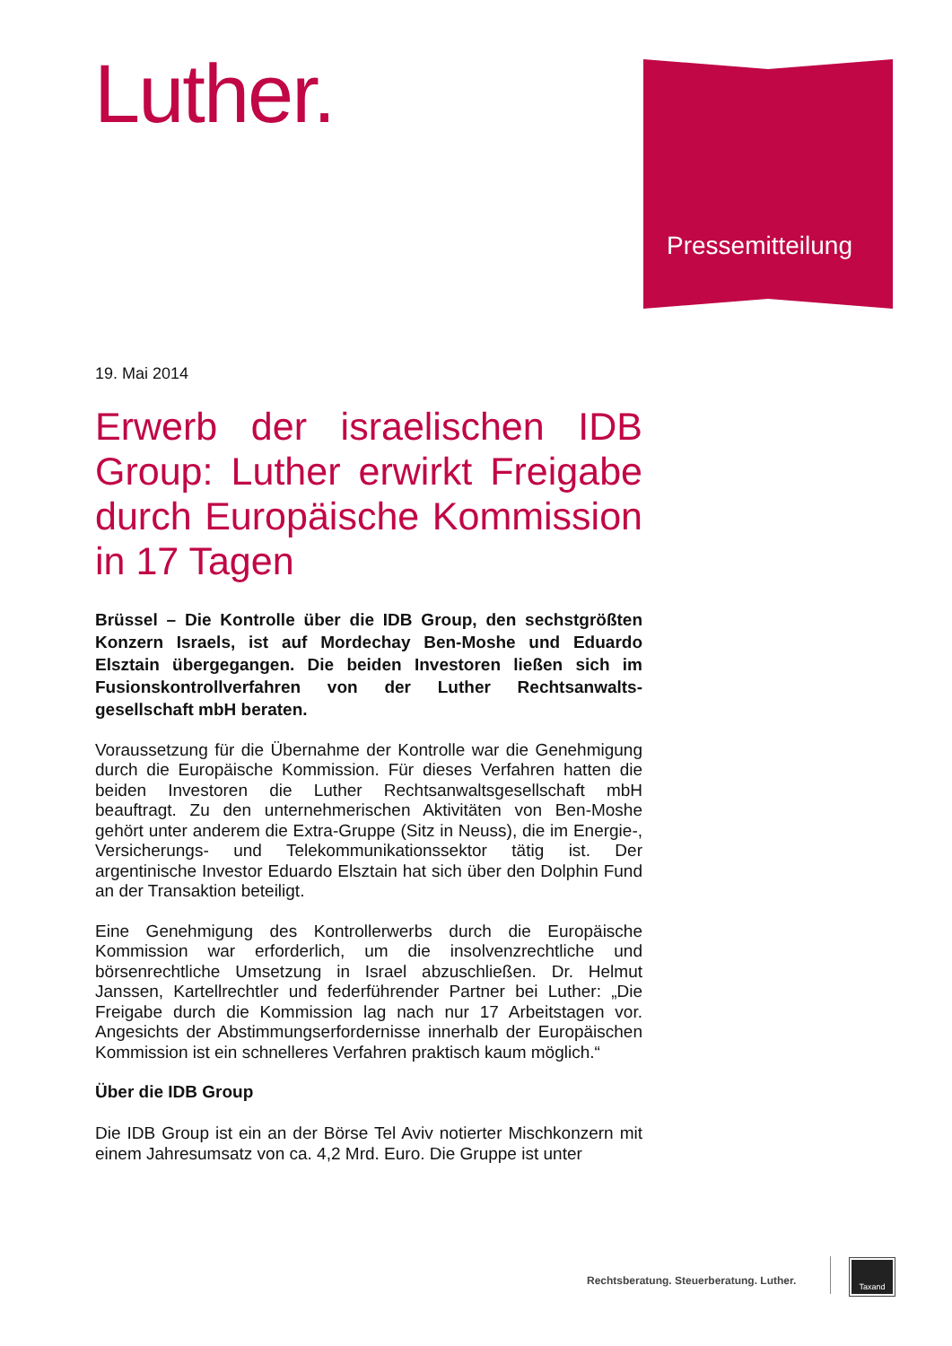Luther. Pressemitteilung
19. Mai 2014
Erwerb der israelischen IDB Group: Luther erwirkt Freigabe durch Europäische Kommission in 17 Tagen
Brüssel – Die Kontrolle über die IDB Group, den sechstgrößten Konzern Israels, ist auf Mordechay Ben-Moshe und Eduardo Elsztain übergegangen. Die beiden Investoren ließen sich im Fusionskontrollverfahren von der Luther Rechtsanwalts-gesellschaft mbH beraten.
Voraussetzung für die Übernahme der Kontrolle war die Genehmigung durch die Europäische Kommission. Für dieses Verfahren hatten die beiden Investoren die Luther Rechtsanwaltsgesellschaft mbH beauftragt. Zu den unternehmerischen Aktivitäten von Ben-Moshe gehört unter anderem die Extra-Gruppe (Sitz in Neuss), die im Energie-, Versicherungs- und Telekommunikationssektor tätig ist. Der argentinische Investor Eduardo Elsztain hat sich über den Dolphin Fund an der Transaktion beteiligt.
Eine Genehmigung des Kontrollerwerbs durch die Europäische Kommission war erforderlich, um die insolvenzrechtliche und börsenrechtliche Umsetzung in Israel abzuschließen. Dr. Helmut Janssen, Kartellrechtler und federführender Partner bei Luther: „Die Freigabe durch die Kommission lag nach nur 17 Arbeitstagen vor. Angesichts der Abstimmungserfordernisse innerhalb der Europäischen Kommission ist ein schnelleres Verfahren praktisch kaum möglich.“
Über die IDB Group
Die IDB Group ist ein an der Börse Tel Aviv notierter Mischkonzern mit einem Jahresumsatz von ca. 4,2 Mrd. Euro. Die Gruppe ist unter
Rechtsberatung. Steuerberatung. Luther.
Taxand